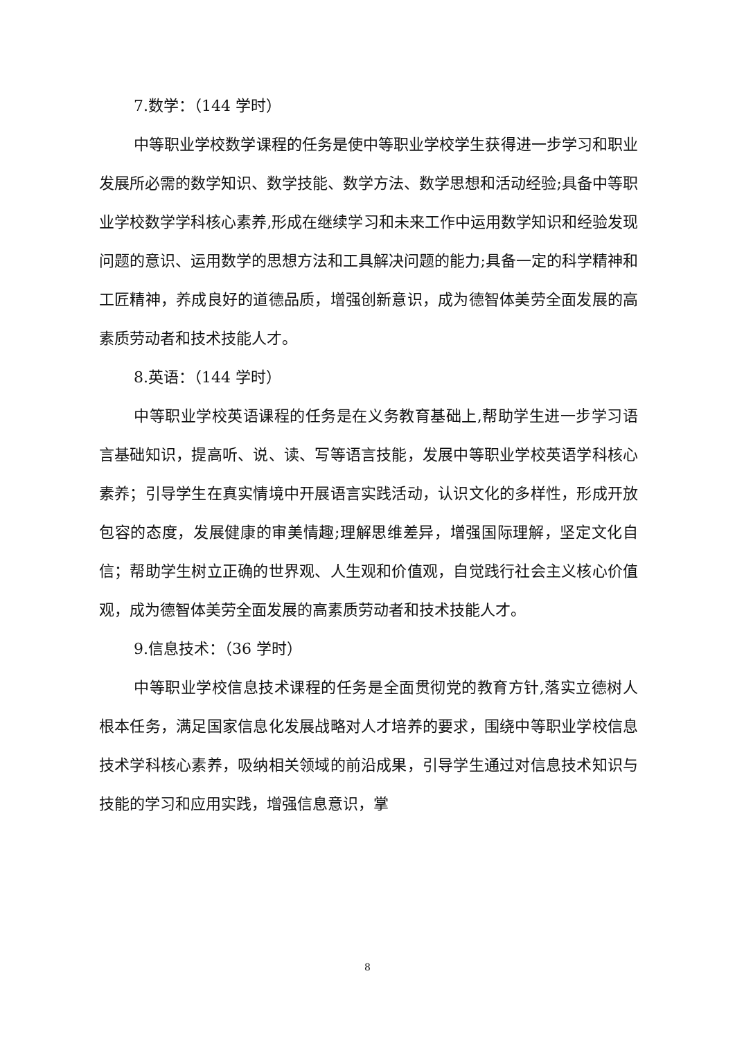7.数学：（144 学时）
中等职业学校数学课程的任务是使中等职业学校学生获得进一步学习和职业发展所必需的数学知识、数学技能、数学方法、数学思想和活动经验;具备中等职业学校数学学科核心素养,形成在继续学习和未来工作中运用数学知识和经验发现问题的意识、运用数学的思想方法和工具解决问题的能力;具备一定的科学精神和工匠精神，养成良好的道德品质，增强创新意识，成为德智体美劳全面发展的高素质劳动者和技术技能人才。
8.英语：（144 学时）
中等职业学校英语课程的任务是在义务教育基础上,帮助学生进一步学习语言基础知识，提高听、说、读、写等语言技能，发展中等职业学校英语学科核心素养；引导学生在真实情境中开展语言实践活动，认识文化的多样性，形成开放包容的态度，发展健康的审美情趣;理解思维差异，增强国际理解，坚定文化自信；帮助学生树立正确的世界观、人生观和价值观，自觉践行社会主义核心价值观，成为德智体美劳全面发展的高素质劳动者和技术技能人才。
9.信息技术：（36 学时）
中等职业学校信息技术课程的任务是全面贯彻党的教育方针,落实立德树人根本任务，满足国家信息化发展战略对人才培养的要求，围绕中等职业学校信息技术学科核心素养，吸纳相关领域的前沿成果，引导学生通过对信息技术知识与技能的学习和应用实践，增强信息意识，掌
8